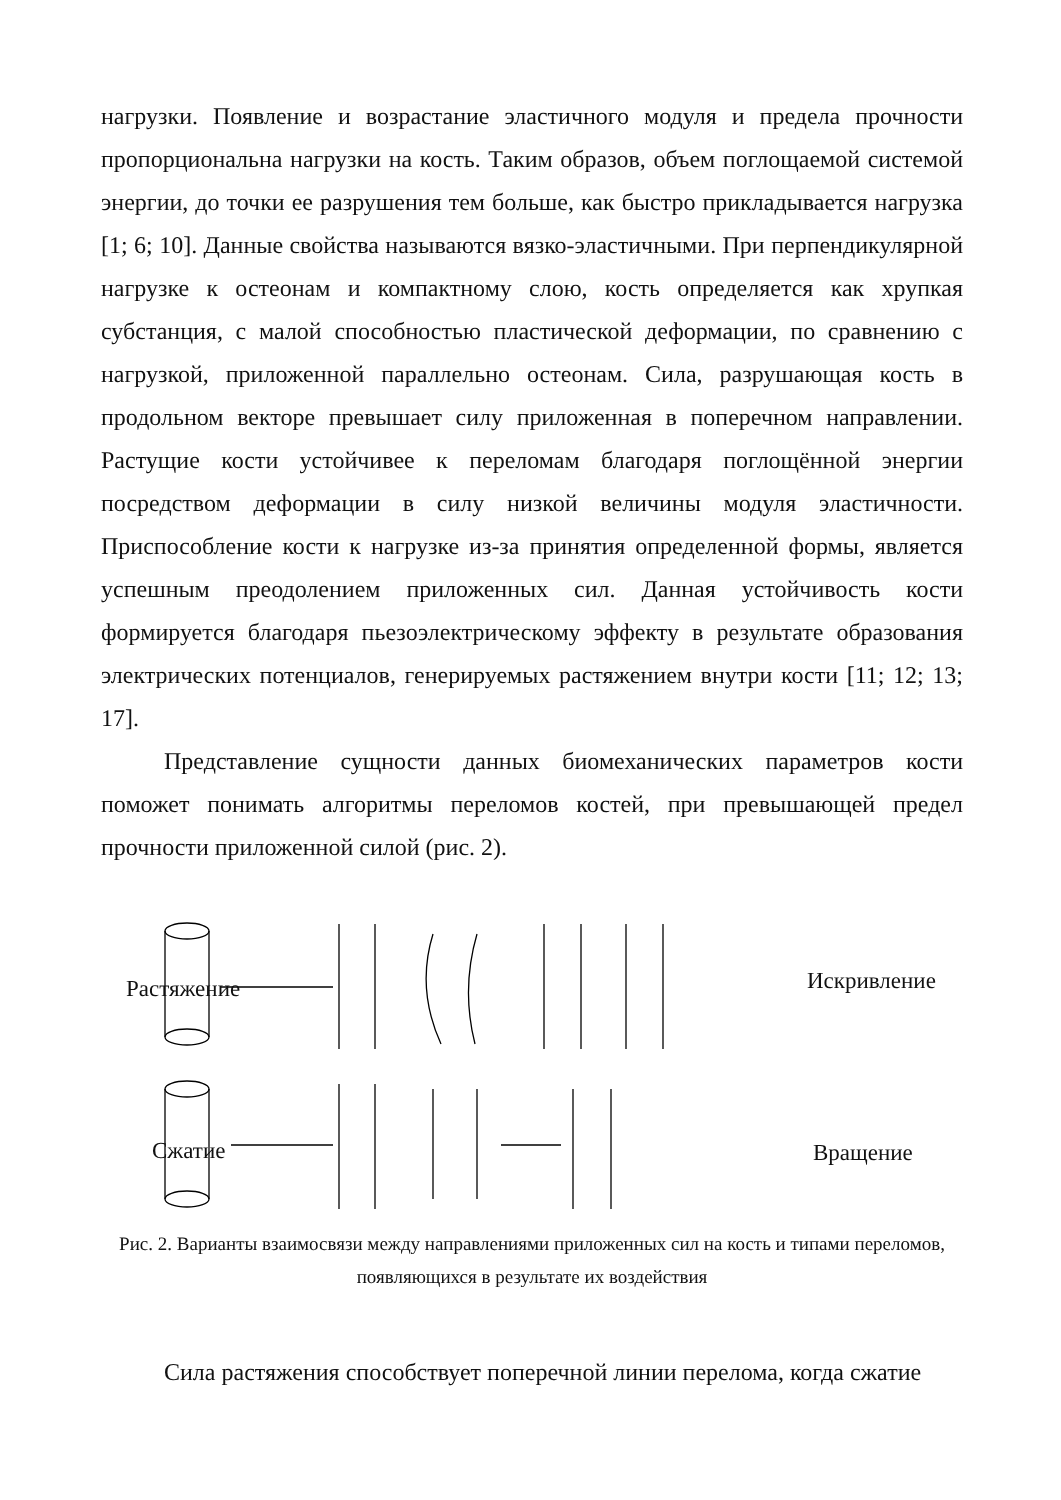нагрузки. Появление и возрастание эластичного модуля и предела прочности пропорциональна нагрузки на кость. Таким образов, объем поглощаемой системой энергии, до точки ее разрушения тем больше, как быстро прикладывается нагрузка [1; 6; 10]. Данные свойства называются вязко-эластичными. При перпендикулярной нагрузке к остеонам и компактному слою, кость определяется как хрупкая субстанция, с малой способностью пластической деформации, по сравнению с нагрузкой, приложенной параллельно остеонам. Сила, разрушающая кость в продольном векторе превышает силу приложенная в поперечном направлении. Растущие кости устойчивее к переломам благодаря поглощённой энергии посредством деформации в силу низкой величины модуля эластичности. Приспособление кости к нагрузке из-за принятия определенной формы, является успешным преодолением приложенных сил. Данная устойчивость кости формируется благодаря пьезоэлектрическому эффекту в результате образования электрических потенциалов, генерируемых растяжением внутри кости [11; 12; 13; 17].
Представление сущности данных биомеханических параметров кости поможет понимать алгоритмы переломов костей, при превышающей предел прочности приложенной силой (рис. 2).
Растяжение Искривление
Сжатие Вращение
Рис. 2. Варианты взаимосвязи между направлениями приложенных сил на кость и типами переломов, появляющихся в результате их воздействия
Сила растяжения способствует поперечной линии перелома, когда сжатие